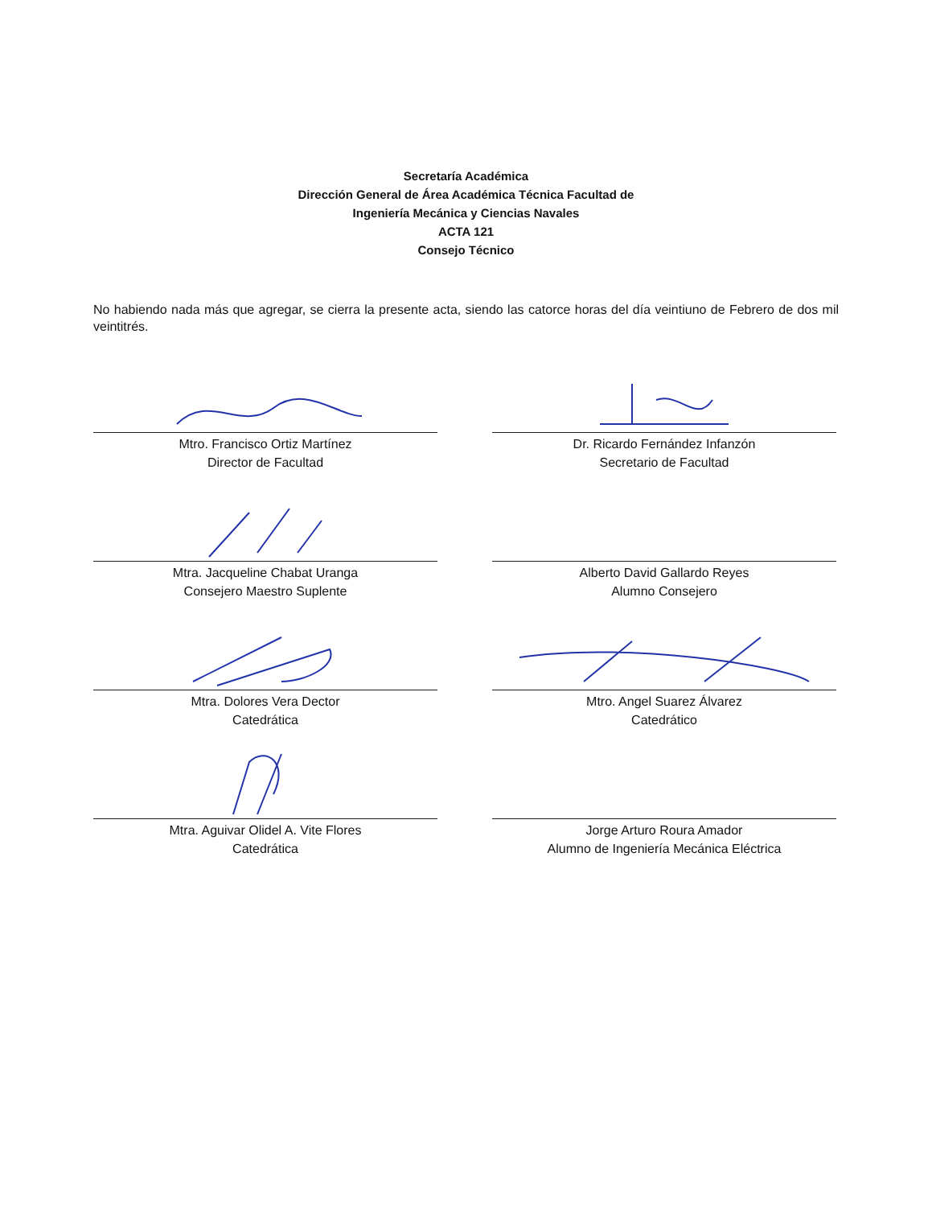Secretaría Académica
Dirección General de Área Académica Técnica Facultad de
Ingeniería Mecánica y Ciencias Navales
ACTA 121
Consejo Técnico
No habiendo nada más que agregar, se cierra la presente acta, siendo las catorce horas del día veintiuno de Febrero de dos mil veintitrés.
Mtro. Francisco Ortiz Martínez
Director de Facultad
Dr. Ricardo Fernández Infanzón
Secretario de Facultad
Mtra. Jacqueline Chabat Uranga
Consejero Maestro Suplente
Alberto David Gallardo Reyes
Alumno Consejero
Mtra. Dolores Vera Dector
Catedrática
Mtro. Angel Suarez Álvarez
Catedrático
Mtra. Aguivar Olidel A. Vite Flores
Catedrática
Jorge Arturo Roura Amador
Alumno de Ingeniería Mecánica Eléctrica